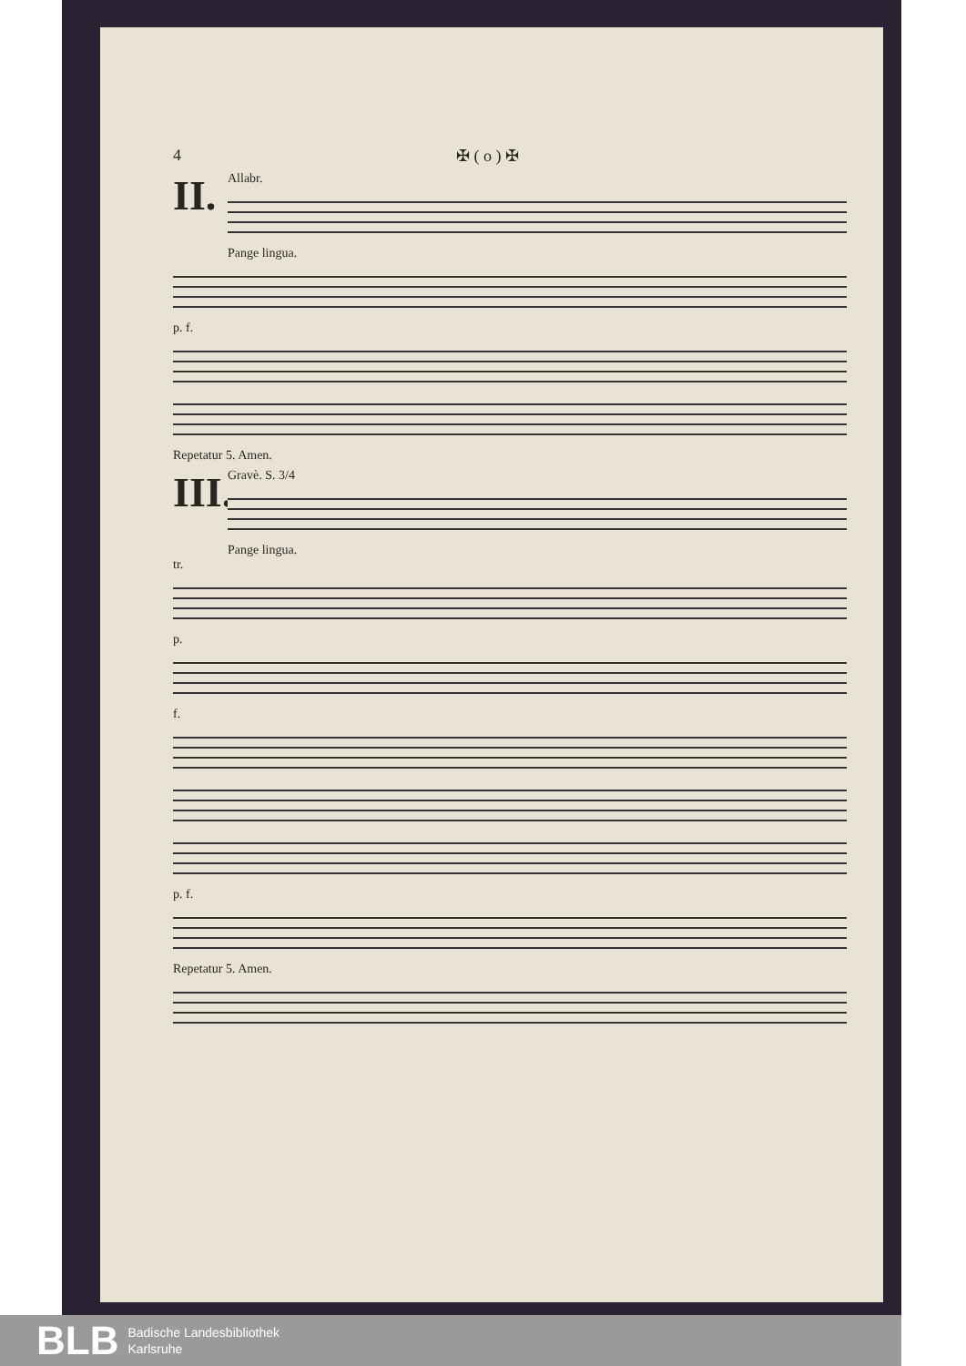4 ✠ ( o ) ✠
II.
Allabr.
Pange lingua.
p. f.
Repetatur 5. Amen.
III.
Gravè. S. 3/4
Pange lingua.
tr.
p.
f.
p. f.
Repetatur 5. Amen.
BLB Badische Landesbibliothek
Karlsruhe